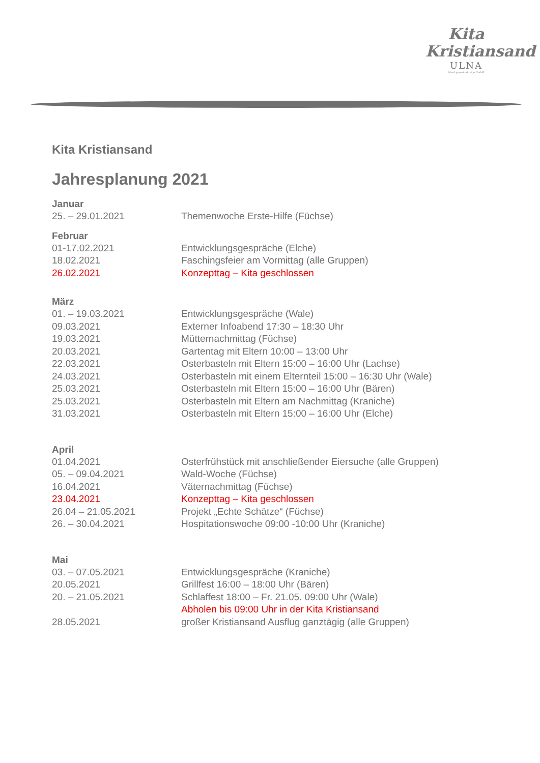Kita
Kristiansand
ULNA
Nord gemeinnützige GmbH
Kita Kristiansand
Jahresplanung 2021
Januar
25. – 29.01.2021 Themenwoche Erste-Hilfe (Füchse)
Februar
01-17.02.2021 Entwicklungsgespräche (Elche)
18.02.2021 Faschingsfeier am Vormittag (alle Gruppen)
26.02.2021 Konzepttag – Kita geschlossen
März
01. – 19.03.2021 Entwicklungsgespräche (Wale)
09.03.2021 Externer Infoabend 17:30 – 18:30 Uhr
19.03.2021 Mütternachmittag (Füchse)
20.03.2021 Gartentag mit Eltern 10:00 – 13:00 Uhr
22.03.2021 Osterbasteln mit Eltern 15:00 – 16:00 Uhr (Lachse)
24.03.2021 Osterbasteln mit einem Elternteil 15:00 – 16:30 Uhr (Wale)
25.03.2021 Osterbasteln mit Eltern 15:00 – 16:00 Uhr (Bären)
25.03.2021 Osterbasteln mit Eltern am Nachmittag (Kraniche)
31.03.2021 Osterbasteln mit Eltern 15:00 – 16:00 Uhr (Elche)
April
01.04.2021 Osterfrühstück mit anschließender Eiersuche (alle Gruppen)
05. – 09.04.2021 Wald-Woche (Füchse)
16.04.2021 Väternachmittag (Füchse)
23.04.2021 Konzepttag – Kita geschlossen
26.04 – 21.05.2021 Projekt „Echte Schätze“ (Füchse)
26. – 30.04.2021 Hospitationswoche 09:00 -10:00 Uhr (Kraniche)
Mai
03. – 07.05.2021 Entwicklungsgespräche (Kraniche)
20.05.2021 Grillfest 16:00 – 18:00 Uhr (Bären)
20. – 21.05.2021 Schlaffest 18:00 – Fr. 21.05. 09:00 Uhr (Wale)
Abholen bis 09:00 Uhr in der Kita Kristiansand
28.05.2021 großer Kristiansand Ausflug ganztägig (alle Gruppen)